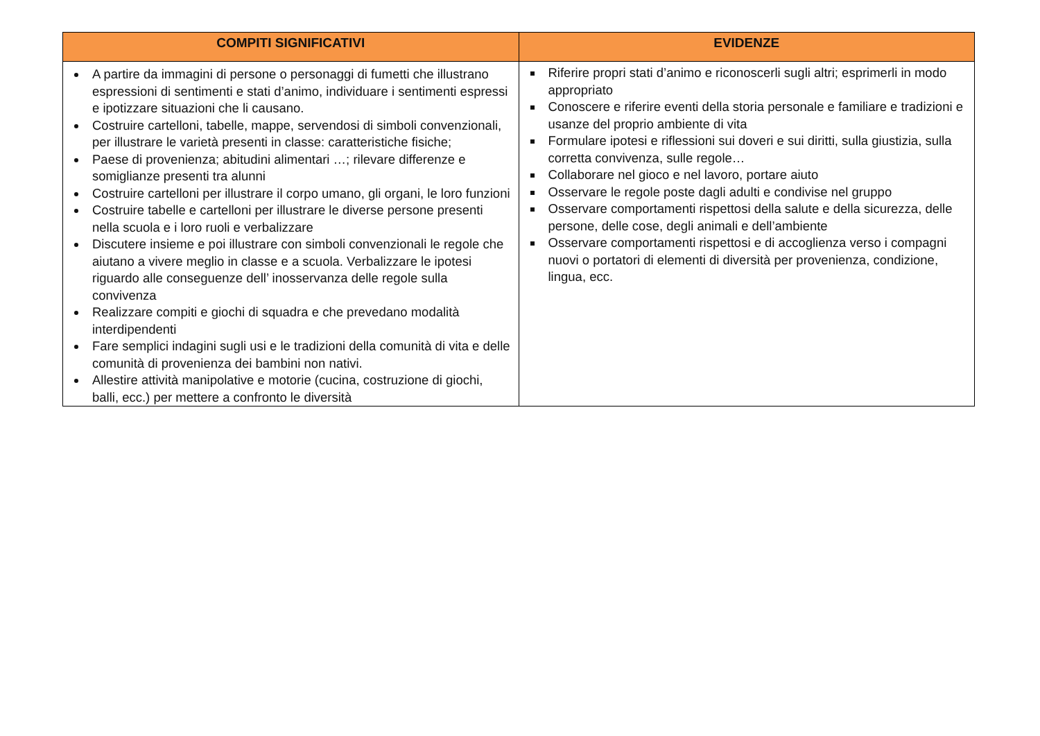| COMPITI SIGNIFICATIVI | EVIDENZE |
| --- | --- |
| A partire da immagini di persone o personaggi di fumetti che illustrano espressioni di sentimenti e stati d’animo, individuare i sentimenti espressi e ipotizzare situazioni che li causano. Costruire cartelloni, tabelle, mappe, servendosi di simboli convenzionali, per illustrare le varietà presenti in classe: caratteristiche fisiche; Paese di provenienza; abitudini alimentari …; rilevare differenze e somiglianze presenti tra alunni Costruire cartelloni per illustrare il corpo umano, gli organi, le loro funzioni Costruire tabelle e cartelloni per illustrare le diverse persone presenti nella scuola e i loro ruoli e verbalizzare Discutere insieme e poi illustrare con simboli convenzionali le regole che aiutano a vivere meglio in classe e a scuola. Verbalizzare le ipotesi riguardo alle conseguenze dell’ inosservanza delle regole sulla convivenza Realizzare compiti e giochi di squadra e che prevedano modalità interdipendenti Fare semplici indagini sugli usi e le tradizioni della comunità di vita e delle comunità di provenienza dei bambini non nativi. Allestire attività manipolative e motorie (cucina, costruzione di giochi, balli, ecc.) per mettere a confronto le diversità | Riferire propri stati d’animo e riconoscerli sugli altri; esprimerli in modo appropriato Conoscere e riferire eventi della storia personale e familiare e tradizioni e usanze del proprio ambiente di vita Formulare ipotesi e riflessioni sui doveri e sui diritti, sulla giustizia, sulla corretta convivenza, sulle regole… Collaborare nel gioco e nel lavoro, portare aiuto Osservare le regole poste dagli adulti e condivise nel gruppo Osservare comportamenti rispettosi della salute e della sicurezza, delle persone, delle cose, degli animali e dell’ambiente Osservare comportamenti rispettosi e di accoglienza verso i compagni nuovi o portatori di elementi di diversità per provenienza, condizione, lingua, ecc. |